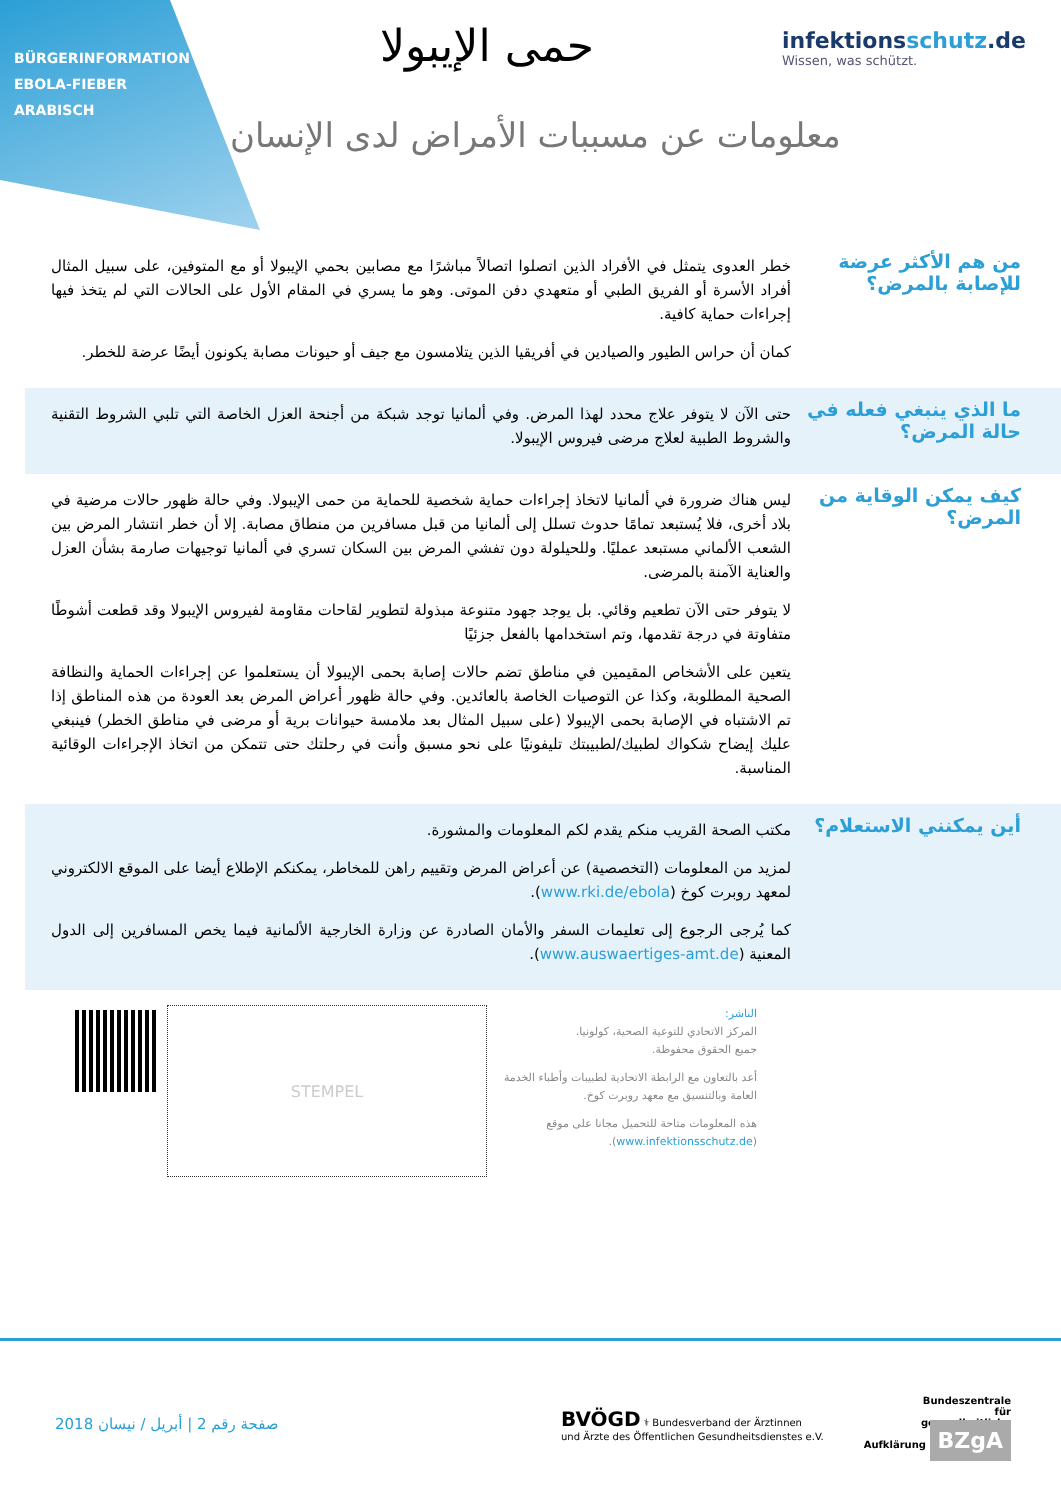BÜRGERINFORMATION
EBOLA-FIEBER
ARABISCH
infektionsschutz.de
Wissen, was schützt.
حمى الإيبولا
معلومات عن مسببات الأمراض لدى الإنسان
من هم الأكثر عرضة للإصابة بالمرض؟
خطر العدوى يتمثل في الأفراد الذين اتصلوا اتصالاً مباشرًا مع مصابين بحمي الإيبولا أو مع المتوفين، على سبيل المثال أفراد الأسرة أو الفريق الطبي أو متعهدي دفن الموتى. وهو ما يسري في المقام الأول على الحالات التي لم يتخذ فيها إجراءات حماية كافية.
كمان أن حراس الطيور والصيادين في أفريقيا الذين يتلامسون مع جيف أو حيونات مصابة يكونون أيضًا عرضة للخطر.
ما الذي ينبغي فعله في حالة المرض؟
حتى الآن لا يتوفر علاج محدد لهذا المرض. وفي ألمانيا توجد شبكة من أجنحة العزل الخاصة التي تلبي الشروط التقنية والشروط الطبية لعلاج مرضى فيروس الإيبولا.
كيف يمكن الوقاية من المرض؟
ليس هناك ضرورة في ألمانيا لاتخاذ إجراءات حماية شخصية للحماية من حمى الإيبولا. وفي حالة ظهور حالات مرضية في بلاد أخرى، فلا يُستبعد تمامًا حدوث تسلل إلى ألمانيا من قبل مسافرين من منطاق مصابة. إلا أن خطر انتشار المرض بين الشعب الألماني مستبعد عمليًا. وللحيلولة دون تفشي المرض بين السكان تسري في ألمانيا توجيهات صارمة بشأن العزل والعناية الآمنة بالمرضى.
لا يتوفر حتى الآن تطعيم وقائي. بل يوجد جهود متنوعة مبذولة لتطوير لقاحات مقاومة لفيروس الإيبولا وقد قطعت أشوطًا متفاوتة في درجة تقدمها، وتم استخدامها بالفعل جزئيًا
يتعين على الأشخاص المقيمين في مناطق تضم حالات إصابة بحمى الإيبولا أن يستعلموا عن إجراءات الحماية والنظافة الصحية المطلوبة، وكذا عن التوصيات الخاصة بالعائدين. وفي حالة ظهور أعراض المرض بعد العودة من هذه المناطق إذا تم الاشتباه في الإصابة بحمى الإيبولا (على سبيل المثال بعد ملامسة حيوانات برية أو مرضى في مناطق الخطر) فينبغي عليك إيضاح شكواك لطبيك/لطبيبتك تليفونيًا على نحو مسبق وأنت في رحلتك حتى تتمكن من اتخاذ الإجراءات الوقائية المناسبة.
أين يمكنني الاستعلام؟
مكتب الصحة القريب منكم يقدم لكم المعلومات والمشورة.
لمزيد من المعلومات (التخصصية) عن أعراض المرض وتقييم راهن للمخاطر، يمكنكم الإطلاع أيضا على الموقع الالكتروني لمعهد روبرت كوخ (www.rki.de/ebola).
كما يُرجى الرجوع إلى تعليمات السفر والأمان الصادرة عن وزارة الخارجية الألمانية فيما يخص المسافرين إلى الدول المعنية (www.auswaertiges-amt.de).
STEMPEL
الناشر:
المركز الاتحادي للتوعية الصحية، كولونيا.
جميع الحقوق محفوظة.
أعد بالتعاون مع الرابطة الاتحادية لطبيبات وأطباء الخدمة العامة وبالتنسيق مع معهد روبرت كوخ.
هذه المعلومات متاحة للتحميل مجانا على موقع (www.infektionsschutz.de).
صفحة رقم 2 | أبريل / نيسان 2018 BVÖGD ⚕ Bundesverband der Ärztinnen
und Ärzte des Öffentlichen Gesundheitsdienstes e.V. Bundeszentrale
für
gesundheitliche
Aufklärung BZgA